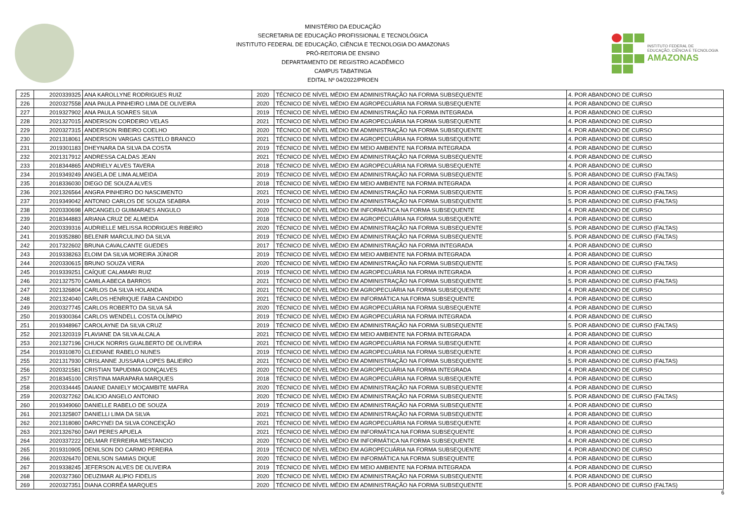MINISTÉRIO DA EDUCAÇÃO
SECRETARIA DE EDUCAÇÃO PROFISSIONAL E TECNOLÓGICA
INSTITUTO FEDERAL DE EDUCAÇÃO, CIÊNCIA E TECNOLOGIA DO AMAZONAS
PRÓ-REITORIA DE ENSINO
DEPARTAMENTO DE REGISTRO ACADÊMICO
CAMPUS TABATINGA
EDITAL Nº 04/2022/PROEN
INSTITUTO FEDERAL DE
EDUCAÇÃO, CIÊNCIA E TECNOLOGIA
AMAZONAS
| 225 | 2020339325 | ANA KAROLLYNE RODRIGUES RUIZ | 2020 | TÉCNICO DE NÍVEL MÉDIO EM ADMINISTRAÇÃO NA FORMA SUBSEQUENTE | 4. POR ABANDONO DE CURSO |
| 226 | 2020327558 | ANA PAULA PINHEIRO LIMA DE OLIVEIRA | 2020 | TÉCNICO DE NÍVEL MÉDIO EM AGROPECUÁRIA NA FORMA SUBSEQUENTE | 4. POR ABANDONO DE CURSO |
| 227 | 2019327902 | ANA PAULA SOARES SILVA | 2019 | TÉCNICO DE NÍVEL MÉDIO EM ADMINISTRAÇÃO NA FORMA INTEGRADA | 4. POR ABANDONO DE CURSO |
| 228 | 2021327015 | ANDERSON CORDEIRO VELAS | 2021 | TÉCNICO DE NÍVEL MÉDIO EM AGROPECUÁRIA NA FORMA SUBSEQUENTE | 4. POR ABANDONO DE CURSO |
| 229 | 2020327315 | ANDERSON RIBEIRO COELHO | 2020 | TÉCNICO DE NÍVEL MÉDIO EM ADMINISTRAÇÃO NA FORMA SUBSEQUENTE | 4. POR ABANDONO DE CURSO |
| 230 | 2021318061 | ANDERSON VARGAS CASTELO BRANCO | 2021 | TÉCNICO DE NÍVEL MÉDIO EM AGROPECUÁRIA NA FORMA SUBSEQUENTE | 4. POR ABANDONO DE CURSO |
| 231 | 2019301183 | DHEYNARA DA SILVA DA COSTA | 2019 | TÉCNICO DE NÍVEL MÉDIO EM MEIO AMBIENTE NA FORMA INTEGRADA | 4. POR ABANDONO DE CURSO |
| 232 | 2021317912 | ANDRESSA CALDAS JEAN | 2021 | TÉCNICO DE NÍVEL MÉDIO EM ADMINISTRAÇÃO NA FORMA SUBSEQUENTE | 4. POR ABANDONO DE CURSO |
| 233 | 2018344865 | ANDRIELY ALVES TAVERA | 2018 | TÉCNICO DE NÍVEL MÉDIO EM AGROPECUÁRIA NA FORMA SUBSEQUENTE | 4. POR ABANDONO DE CURSO |
| 234 | 2019349249 | ANGELA DE LIMA ALMEIDA | 2019 | TÉCNICO DE NÍVEL MÉDIO EM ADMINISTRAÇÃO NA FORMA SUBSEQUENTE | 5. POR ABANDONO DE CURSO (FALTAS) |
| 235 | 2018336030 | DIEGO DE SOUZA ALVES | 2018 | TÉCNICO DE NÍVEL MÉDIO EM MEIO AMBIENTE NA FORMA INTEGRADA | 4. POR ABANDONO DE CURSO |
| 236 | 2021326564 | ANGRA PINHEIRO DO NASCIMENTO | 2021 | TÉCNICO DE NÍVEL MÉDIO EM ADMINISTRAÇÃO NA FORMA SUBSEQUENTE | 5. POR ABANDONO DE CURSO (FALTAS) |
| 237 | 2019349042 | ANTONIO CARLOS DE SOUZA SEABRA | 2019 | TÉCNICO DE NÍVEL MÉDIO EM ADMINISTRAÇÃO NA FORMA SUBSEQUENTE | 5. POR ABANDONO DE CURSO (FALTAS) |
| 238 | 2020330698 | ARCANGELO GUIMARAES ANGULO | 2020 | TÉCNICO DE NÍVEL MÉDIO EM INFORMÁTICA NA FORMA SUBSEQUENTE | 4. POR ABANDONO DE CURSO |
| 239 | 2018344883 | ARIANA CRUZ DE ALMEIDA | 2018 | TÉCNICO DE NÍVEL MÉDIO EM AGROPECUÁRIA NA FORMA SUBSEQUENTE | 4. POR ABANDONO DE CURSO |
| 240 | 2020339316 | AUDRIELLE MELISSA RODRIGUES RIBEIRO | 2020 | TÉCNICO DE NÍVEL MÉDIO EM ADMINISTRAÇÃO NA FORMA SUBSEQUENTE | 5. POR ABANDONO DE CURSO (FALTAS) |
| 241 | 2019352880 | BELENIR MARCULINO DA SILVA | 2019 | TÉCNICO DE NÍVEL MÉDIO EM ADMINISTRAÇÃO NA FORMA SUBSEQUENTE | 5. POR ABANDONO DE CURSO (FALTAS) |
| 242 | 2017322602 | BRUNA CAVALCANTE GUEDES | 2017 | TÉCNICO DE NÍVEL MÉDIO EM ADMINISTRAÇÃO NA FORMA INTEGRADA | 4. POR ABANDONO DE CURSO |
| 243 | 2019338263 | ELOIM DA SILVA MOREIRA JÚNIOR | 2019 | TÉCNICO DE NÍVEL MÉDIO EM MEIO AMBIENTE NA FORMA INTEGRADA | 4. POR ABANDONO DE CURSO |
| 244 | 2020330615 | BRUNO SOUZA VIERA | 2020 | TÉCNICO DE NÍVEL MÉDIO EM ADMINISTRAÇÃO NA FORMA SUBSEQUENTE | 5. POR ABANDONO DE CURSO (FALTAS) |
| 245 | 2019339251 | CAÍQUE CALAMARI RUIZ | 2019 | TÉCNICO DE NÍVEL MÉDIO EM AGROPECUÁRIA NA FORMA INTEGRADA | 4. POR ABANDONO DE CURSO |
| 246 | 2021327570 | CAMILA ABECA BARROS | 2021 | TÉCNICO DE NÍVEL MÉDIO EM ADMINISTRAÇÃO NA FORMA SUBSEQUENTE | 5. POR ABANDONO DE CURSO (FALTAS) |
| 247 | 2021326804 | CARLOS DA SILVA HOLANDA | 2021 | TÉCNICO DE NÍVEL MÉDIO EM AGROPECUÁRIA NA FORMA SUBSEQUENTE | 4. POR ABANDONO DE CURSO |
| 248 | 2021324040 | CARLOS HENRIQUE FABA CANDIDO | 2021 | TÉCNICO DE NÍVEL MÉDIO EM INFORMÁTICA NA FORMA SUBSEQUENTE | 4. POR ABANDONO DE CURSO |
| 249 | 2020327745 | CARLOS ROBERTO DA SILVA SÁ | 2020 | TÉCNICO DE NÍVEL MÉDIO EM AGROPECUÁRIA NA FORMA SUBSEQUENTE | 4. POR ABANDONO DE CURSO |
| 250 | 2019300364 | CARLOS WENDELL COSTA OLÍMPIO | 2019 | TÉCNICO DE NÍVEL MÉDIO EM AGROPECUÁRIA NA FORMA INTEGRADA | 4. POR ABANDONO DE CURSO |
| 251 | 2019348967 | CAROLAYNE DA SILVA CRUZ | 2019 | TÉCNICO DE NÍVEL MÉDIO EM ADMINISTRAÇÃO NA FORMA SUBSEQUENTE | 5. POR ABANDONO DE CURSO (FALTAS) |
| 252 | 2021320319 | FLAVIANE DA SILVA ALCALA | 2021 | TÉCNICO DE NÍVEL MÉDIO EM MEIO AMBIENTE NA FORMA INTEGRADA | 4. POR ABANDONO DE CURSO |
| 253 | 2021327196 | CHUCK NORRIS GUALBERTO DE OLIVEIRA | 2021 | TÉCNICO DE NÍVEL MÉDIO EM AGROPECUÁRIA NA FORMA SUBSEQUENTE | 4. POR ABANDONO DE CURSO |
| 254 | 2019310870 | CLEIDIANE RABELO NUNES | 2019 | TÉCNICO DE NÍVEL MÉDIO EM AGROPECUÁRIA NA FORMA SUBSEQUENTE | 4. POR ABANDONO DE CURSO |
| 255 | 2021317930 | CRISLANNE JUSSARA LOPES BALIEIRO | 2021 | TÉCNICO DE NÍVEL MÉDIO EM ADMINISTRAÇÃO NA FORMA SUBSEQUENTE | 5. POR ABANDONO DE CURSO (FALTAS) |
| 256 | 2020321581 | CRISTIAN TAPUDIMA GONÇALVES | 2020 | TÉCNICO DE NÍVEL MÉDIO EM AGROPECUÁRIA NA FORMA INTEGRADA | 4. POR ABANDONO DE CURSO |
| 257 | 2018345100 | CRISTINA MARAPARA MARQUES | 2018 | TÉCNICO DE NÍVEL MÉDIO EM AGROPECUÁRIA NA FORMA SUBSEQUENTE | 4. POR ABANDONO DE CURSO |
| 258 | 2020334445 | DAIANE DANIELY MOÇAMBITE MAFRA | 2020 | TÉCNICO DE NÍVEL MÉDIO EM ADMINISTRAÇÃO NA FORMA SUBSEQUENTE | 4. POR ABANDONO DE CURSO |
| 259 | 2020327262 | DALICIO ANGELO ANTONIO | 2020 | TÉCNICO DE NÍVEL MÉDIO EM ADMINISTRAÇÃO NA FORMA SUBSEQUENTE | 5. POR ABANDONO DE CURSO (FALTAS) |
| 260 | 2019349060 | DANIELLE RABELO DE SOUZA | 2019 | TÉCNICO DE NÍVEL MÉDIO EM ADMINISTRAÇÃO NA FORMA SUBSEQUENTE | 4. POR ABANDONO DE CURSO |
| 261 | 2021325807 | DANIELLI LIMA DA SILVA | 2021 | TÉCNICO DE NÍVEL MÉDIO EM ADMINISTRAÇÃO NA FORMA SUBSEQUENTE | 4. POR ABANDONO DE CURSO |
| 262 | 2021318080 | DARCYNEI DA SILVA CONCEIÇÃO | 2021 | TÉCNICO DE NÍVEL MÉDIO EM AGROPECUÁRIA NA FORMA SUBSEQUENTE | 4. POR ABANDONO DE CURSO |
| 263 | 2021326760 | DAVI PERES APUELA | 2021 | TÉCNICO DE NÍVEL MÉDIO EM INFORMÁTICA NA FORMA SUBSEQUENTE | 4. POR ABANDONO DE CURSO |
| 264 | 2020337222 | DELMAR FERREIRA MESTANCIO | 2020 | TÉCNICO DE NÍVEL MÉDIO EM INFORMÁTICA NA FORMA SUBSEQUENTE | 4. POR ABANDONO DE CURSO |
| 265 | 2019310905 | DENILSON DO CARMO PEREIRA | 2019 | TÉCNICO DE NÍVEL MÉDIO EM AGROPECUÁRIA NA FORMA SUBSEQUENTE | 4. POR ABANDONO DE CURSO |
| 266 | 2020326470 | DENILSON SAMIAS DIQUE | 2020 | TÉCNICO DE NÍVEL MÉDIO EM INFORMÁTICA NA FORMA SUBSEQUENTE | 4. POR ABANDONO DE CURSO |
| 267 | 2019338245 | JEFERSON ALVES DE OLIVEIRA | 2019 | TÉCNICO DE NÍVEL MÉDIO EM MEIO AMBIENTE NA FORMA INTEGRADA | 4. POR ABANDONO DE CURSO |
| 268 | 2020327360 | DEUZIMAR ALIPIO FIDELIS | 2020 | TÉCNICO DE NÍVEL MÉDIO EM ADMINISTRAÇÃO NA FORMA SUBSEQUENTE | 4. POR ABANDONO DE CURSO |
| 269 | 2020327351 | DIANA CORRÊA MARQUES | 2020 | TÉCNICO DE NÍVEL MÉDIO EM ADMINISTRAÇÃO NA FORMA SUBSEQUENTE | 5. POR ABANDONO DE CURSO (FALTAS) |
6